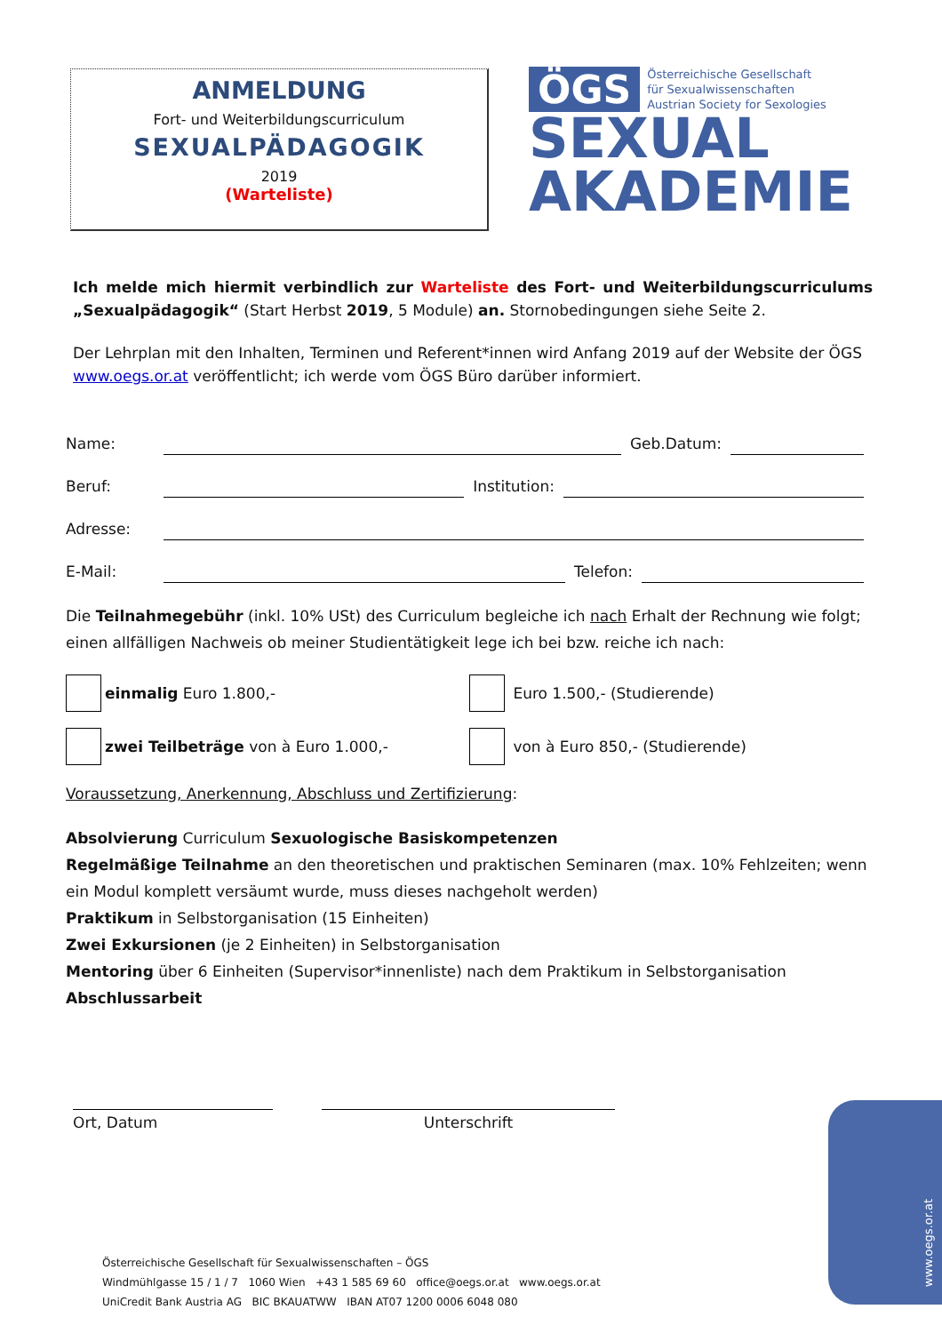ANMELDUNG
Fort- und Weiterbildungscurriculum
SEXUALPÄDAGOGIK
2019
(Warteliste)
ÖGS Österreichische Gesellschaft
für Sexualwissenschaften
Austrian Society for Sexologies
SEXUAL
AKADEMIE
Ich melde mich hiermit verbindlich zur Warteliste des Fort- und Weiterbildungscurriculums „Sexu­alpädagogik“ (Start Herbst 2019, 5 Module) an. Stornobedingungen siehe Seite 2.
Der Lehrplan mit den Inhalten, Terminen und Referent*innen wird Anfang 2019 auf der Website der ÖGS www.oegs.or.at veröffentlicht; ich werde vom ÖGS Büro darüber informiert.
Name: Geb.Datum:
Beruf: Institution:
Adresse:
E-Mail: Telefon:
Die Teilnahmegebühr (inkl. 10% USt) des Curriculum begleiche ich nach Erhalt der Rechnung wie folgt; einen allfälligen Nachweis ob meiner Studientätigkeit lege ich bei bzw. reiche ich nach:
einmalig Euro 1.800,- Euro 1.500,- (Studierende)
zwei Teilbeträge von à Euro 1.000,- von à Euro 850,- (Studierende)
Voraussetzung, Anerkennung, Abschluss und Zertifizierung:
Absolvierung Curriculum Sexuologische Basiskompetenzen
Regelmäßige Teilnahme an den theoretischen und praktischen Seminaren (max. 10% Fehlzeiten; wenn ein Modul komplett versäumt wurde, muss dieses nachgeholt werden)
Praktikum in Selbstorganisation (15 Einheiten)
Zwei Exkursionen (je 2 Einheiten) in Selbstorganisation
Mentoring über 6 Einheiten (Supervisor*innenliste) nach dem Praktikum in Selbstorganisation
Abschlussarbeit
Ort, Datum Unterschrift
www.oegs.or.at
Österreichische Gesellschaft für Sexualwissenschaften – ÖGS
Windmühlgasse 15 / 1 / 7 1060 Wien +43 1 585 69 60 office@oegs.or.at www.oegs.or.at
UniCredit Bank Austria AG BIC BKAUATWW IBAN AT07 1200 0006 6048 080